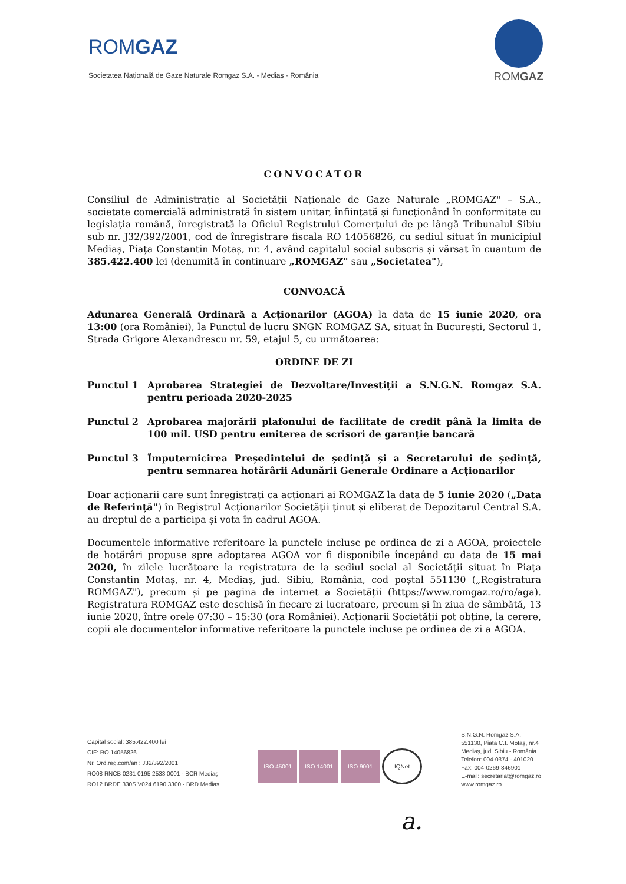ROMGAZ
Societatea Națională de Gaze Naturale Romgaz S.A. - Mediaș - România
ROMGAZ
CONVOCATOR
Consiliul de Administrație al Societății Naționale de Gaze Naturale „ROMGAZ" – S.A., societate comercială administrată în sistem unitar, înființată și funcționând în conformitate cu legislația română, înregistrată la Oficiul Registrului Comerțului de pe lângă Tribunalul Sibiu sub nr. J32/392/2001, cod de înregistrare fiscala RO 14056826, cu sediul situat în municipiul Mediaș, Piața Constantin Motaș, nr. 4, având capitalul social subscris și vărsat în cuantum de 385.422.400 lei (denumită în continuare „ROMGAZ" sau „Societatea"),
CONVOACĂ
Adunarea Generală Ordinară a Acționarilor (AGOA) la data de 15 iunie 2020, ora 13:00 (ora României), la Punctul de lucru SNGN ROMGAZ SA, situat în București, Sectorul 1, Strada Grigore Alexandrescu nr. 59, etajul 5, cu următoarea:
ORDINE DE ZI
Punctul 1 Aprobarea Strategiei de Dezvoltare/Investiții a S.N.G.N. Romgaz S.A. pentru perioada 2020-2025
Punctul 2 Aprobarea majorării plafonului de facilitate de credit până la limita de 100 mil. USD pentru emiterea de scrisori de garanție bancară
Punctul 3 Împuternicirea Președintelui de ședință și a Secretarului de ședință, pentru semnarea hotărârii Adunării Generale Ordinare a Acționarilor
Doar acționarii care sunt înregistrați ca acționari ai ROMGAZ la data de 5 iunie 2020 („Data de Referință") în Registrul Acționarilor Societății ținut și eliberat de Depozitarul Central S.A. au dreptul de a participa și vota în cadrul AGOA.
Documentele informative referitoare la punctele incluse pe ordinea de zi a AGOA, proiectele de hotărâri propuse spre adoptarea AGOA vor fi disponibile începând cu data de 15 mai 2020, în zilele lucrătoare la registratura de la sediul social al Societății situat în Piața Constantin Motaș, nr. 4, Mediaș, jud. Sibiu, România, cod poștal 551130 („Registratura ROMGAZ"), precum și pe pagina de internet a Societății (https://www.romgaz.ro/ro/aga). Registratura ROMGAZ este deschisă în fiecare zi lucratoare, precum și în ziua de sâmbătă, 13 iunie 2020, între orele 07:30 – 15:30 (ora României). Acționarii Societății pot obține, la cerere, copii ale documentelor informative referitoare la punctele incluse pe ordinea de zi a AGOA.
Capital social: 385.422.400 lei
CIF: RO 14056826
Nr. Ord.reg.com/an : J32/392/2001
RO08 RNCB 0231 0195 2533 0001 - BCR Mediaș
RO12 BRDE 330S V024 6190 3300 - BRD Mediaș
ISO 45001 ISO 14001 ISO 9001 IQNet
S.N.G.N. Romgaz S.A.
551130, Piața C.I. Motaș, nr.4
Mediaș, jud. Sibiu - România
Telefon: 004-0374 - 401020
Fax: 004-0269-846901
E-mail: secretariat@romgaz.ro
www.romgaz.ro
a.